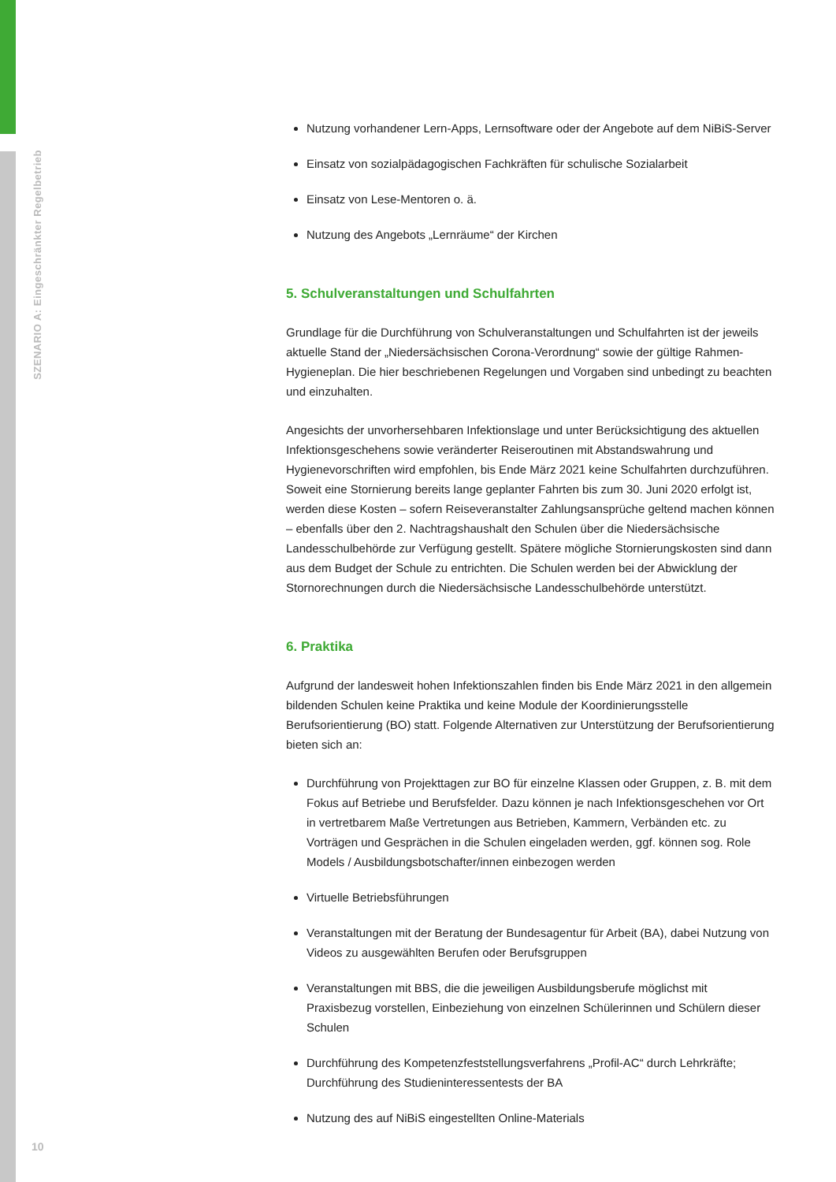SZENARIO A: Eingeschränkter Regelbetrieb
10
Nutzung vorhandener Lern-Apps, Lernsoftware oder der Angebote auf dem NiBiS-Server
Einsatz von sozialpädagogischen Fachkräften für schulische Sozialarbeit
Einsatz von Lese-Mentoren o. ä.
Nutzung des Angebots „Lernräume“ der Kirchen
5. Schulveranstaltungen und Schulfahrten
Grundlage für die Durchführung von Schulveranstaltungen und Schulfahrten ist der jeweils aktuelle Stand der „Niedersächsischen Corona-Verordnung“ sowie der gültige Rahmen-Hygieneplan. Die hier beschriebenen Regelungen und Vorgaben sind unbedingt zu beachten und einzuhalten.
Angesichts der unvorhersehbaren Infektionslage und unter Berücksichtigung des aktuellen Infektionsgeschehens sowie veränderter Reiseroutinen mit Abstandswahrung und Hygienevorschriften wird empfohlen, bis Ende März 2021 keine Schulfahrten durchzuführen. Soweit eine Stornierung bereits lange geplanter Fahrten bis zum 30. Juni 2020 erfolgt ist, werden diese Kosten – sofern Reiseveranstalter Zahlungsansprüche geltend machen können – ebenfalls über den 2. Nachtragshaushalt den Schulen über die Niedersächsische Landesschulbehörde zur Verfügung gestellt. Spätere mögliche Stornierungskosten sind dann aus dem Budget der Schule zu entrichten. Die Schulen werden bei der Abwicklung der Stornorechnungen durch die Niedersächsische Landesschulbehörde unterstützt.
6. Praktika
Aufgrund der landesweit hohen Infektionszahlen finden bis Ende März 2021 in den allgemein bildenden Schulen keine Praktika und keine Module der Koordinierungsstelle Berufsorientierung (BO) statt. Folgende Alternativen zur Unterstützung der Berufsorientierung bieten sich an:
Durchführung von Projekttagen zur BO für einzelne Klassen oder Gruppen, z. B. mit dem Fokus auf Betriebe und Berufsfelder. Dazu können je nach Infektionsgeschehen vor Ort in vertretbarem Maße Vertretungen aus Betrieben, Kammern, Verbänden etc. zu Vorträgen und Gesprächen in die Schulen eingeladen werden, ggf. können sog. Role Models / Ausbildungsbotschafter/innen einbezogen werden
Virtuelle Betriebsführungen
Veranstaltungen mit der Beratung der Bundesagentur für Arbeit (BA), dabei Nutzung von Videos zu ausgewählten Berufen oder Berufsgruppen
Veranstaltungen mit BBS, die die jeweiligen Ausbildungsberufe möglichst mit Praxisbezug vorstellen, Einbeziehung von einzelnen Schülerinnen und Schülern dieser Schulen
Durchführung des Kompetenzfeststellungsverfahrens „Profil-AC“ durch Lehrkräfte; Durchführung des Studieninteressentests der BA
Nutzung des auf NiBiS eingestellten Online-Materials